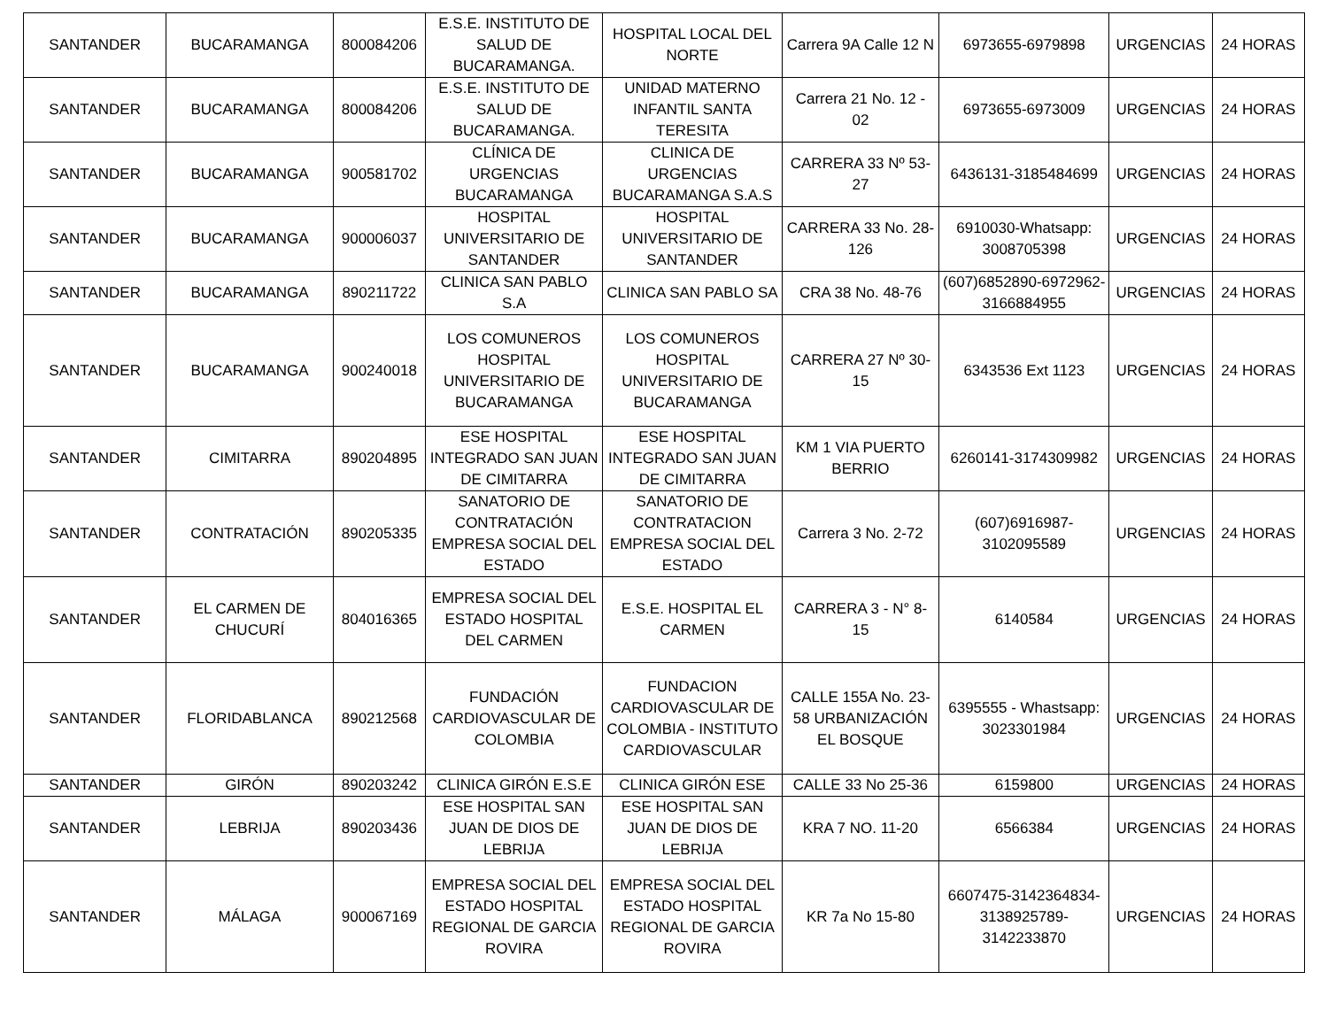| SANTANDER | BUCARAMANGA | 800084206 | E.S.E. INSTITUTO DE SALUD DE BUCARAMANGA. | HOSPITAL LOCAL DEL NORTE | Carrera 9A Calle 12 N | 6973655-6979898 | URGENCIAS | 24 HORAS |
| SANTANDER | BUCARAMANGA | 800084206 | E.S.E. INSTITUTO DE SALUD DE BUCARAMANGA. | UNIDAD MATERNO INFANTIL SANTA TERESITA | Carrera 21 No. 12 - 02 | 6973655-6973009 | URGENCIAS | 24 HORAS |
| SANTANDER | BUCARAMANGA | 900581702 | CLÍNICA DE URGENCIAS BUCARAMANGA | CLINICA DE URGENCIAS BUCARAMANGA S.A.S | CARRERA 33 Nº 53-27 | 6436131-3185484699 | URGENCIAS | 24 HORAS |
| SANTANDER | BUCARAMANGA | 900006037 | HOSPITAL UNIVERSITARIO DE SANTANDER | HOSPITAL UNIVERSITARIO DE SANTANDER | CARRERA 33 No. 28-126 | 6910030-Whatsapp: 3008705398 | URGENCIAS | 24 HORAS |
| SANTANDER | BUCARAMANGA | 890211722 | CLINICA SAN PABLO S.A | CLINICA SAN PABLO SA | CRA 38 No. 48-76 | (607)6852890-6972962-3166884955 | URGENCIAS | 24 HORAS |
| SANTANDER | BUCARAMANGA | 900240018 | LOS COMUNEROS HOSPITAL UNIVERSITARIO DE BUCARAMANGA | LOS COMUNEROS HOSPITAL UNIVERSITARIO DE BUCARAMANGA | CARRERA 27 Nº 30-15 | 6343536 Ext 1123 | URGENCIAS | 24 HORAS |
| SANTANDER | CIMITARRA | 890204895 | ESE HOSPITAL INTEGRADO SAN JUAN DE CIMITARRA | ESE HOSPITAL INTEGRADO SAN JUAN DE CIMITARRA | KM 1 VIA PUERTO BERRIO | 6260141-3174309982 | URGENCIAS | 24 HORAS |
| SANTANDER | CONTRATACIÓN | 890205335 | SANATORIO DE CONTRATACIÓN EMPRESA SOCIAL DEL ESTADO | SANATORIO DE CONTRATACION EMPRESA SOCIAL DEL ESTADO | Carrera 3 No. 2-72 | (607)6916987-3102095589 | URGENCIAS | 24 HORAS |
| SANTANDER | EL CARMEN DE CHUCURÍ | 804016365 | EMPRESA SOCIAL DEL ESTADO HOSPITAL DEL CARMEN | E.S.E. HOSPITAL EL CARMEN | CARRERA 3 - N° 8-15 | 6140584 | URGENCIAS | 24 HORAS |
| SANTANDER | FLORIDABLANCA | 890212568 | FUNDACIÓN CARDIOVASCULAR DE COLOMBIA | FUNDACION CARDIOVASCULAR DE COLOMBIA - INSTITUTO CARDIOVASCULAR | CALLE 155A No. 23-58 URBANIZACIÓN EL BOSQUE | 6395555 - Whastsapp: 3023301984 | URGENCIAS | 24 HORAS |
| SANTANDER | GIRÓN | 890203242 | CLINICA GIRÓN E.S.E | CLINICA GIRÓN ESE | CALLE 33 No 25-36 | 6159800 | URGENCIAS | 24 HORAS |
| SANTANDER | LEBRIJA | 890203436 | ESE HOSPITAL SAN JUAN DE DIOS DE LEBRIJA | ESE HOSPITAL SAN JUAN DE DIOS DE LEBRIJA | KRA 7 NO. 11-20 | 6566384 | URGENCIAS | 24 HORAS |
| SANTANDER | MÁLAGA | 900067169 | EMPRESA SOCIAL DEL ESTADO HOSPITAL REGIONAL DE GARCIA ROVIRA | EMPRESA SOCIAL DEL ESTADO HOSPITAL REGIONAL DE GARCIA ROVIRA | KR 7a No 15-80 | 6607475-3142364834-3138925789-3142233870 | URGENCIAS | 24 HORAS |